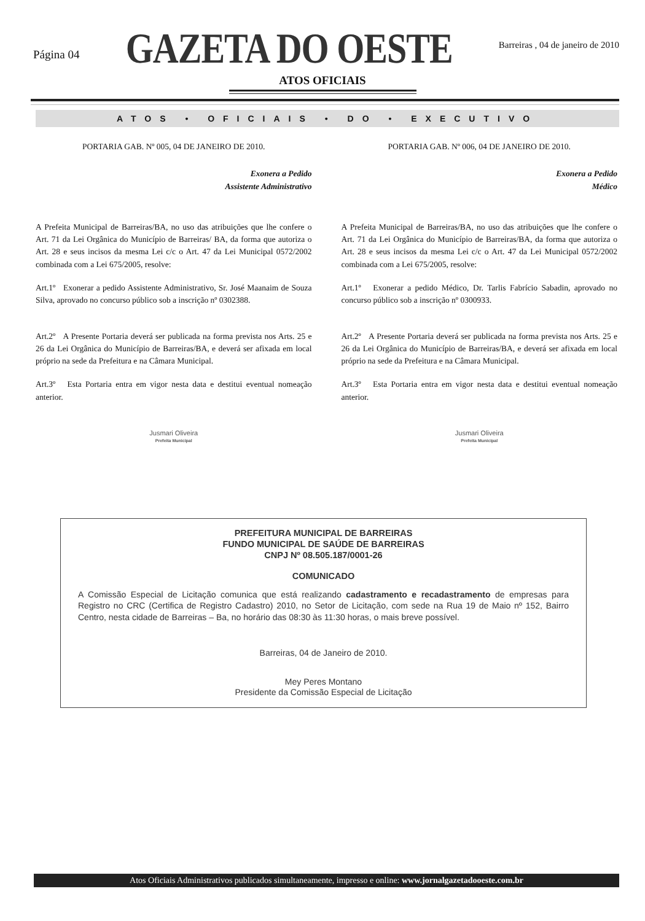Página 04
GAZETA DO OESTE
Barreiras , 04 de janeiro de 2010
ATOS OFICIAIS
ATOS • OFICIAIS • DO • EXECUTIVO
PORTARIA GAB. Nº 005, 04 DE JANEIRO DE 2010.
Exonera a Pedido
Assistente Administrativo
A Prefeita Municipal de Barreiras/BA, no uso das atribuições que lhe confere o Art. 71 da Lei Orgânica do Município de Barreiras/ BA, da forma que autoriza o Art. 28 e seus incisos da mesma Lei c/c o Art. 47 da Lei Municipal 0572/2002 combinada com a Lei 675/2005, resolve:
Art.1º Exonerar a pedido Assistente Administrativo, Sr. José Maanaim de Souza Silva, aprovado no concurso público sob a inscrição nº 0302388.
Art.2º A Presente Portaria deverá ser publicada na forma prevista nos Arts. 25 e 26 da Lei Orgânica do Município de Barreiras/BA, e deverá ser afixada em local próprio na sede da Prefeitura e na Câmara Municipal.
Art.3º Esta Portaria entra em vigor nesta data e destitui eventual nomeação anterior.
Jusmari Oliveira
Prefeita Municipal
PORTARIA GAB. Nº 006, 04 DE JANEIRO DE 2010.
Exonera a Pedido
Médico
A Prefeita Municipal de Barreiras/BA, no uso das atribuições que lhe confere o Art. 71 da Lei Orgânica do Município de Barreiras/BA, da forma que autoriza o Art. 28 e seus incisos da mesma Lei c/c o Art. 47 da Lei Municipal 0572/2002 combinada com a Lei 675/2005, resolve:
Art.1º Exonerar a pedido Médico, Dr. Tarlis Fabrício Sabadin, aprovado no concurso público sob a inscrição nº 0300933.
Art.2º A Presente Portaria deverá ser publicada na forma prevista nos Arts. 25 e 26 da Lei Orgânica do Município de Barreiras/BA, e deverá ser afixada em local próprio na sede da Prefeitura e na Câmara Municipal.
Art.3º Esta Portaria entra em vigor nesta data e destitui eventual nomeação anterior.
Jusmari Oliveira
Prefeita Municipal
PREFEITURA MUNICIPAL DE BARREIRAS
FUNDO MUNICIPAL DE SAÚDE DE BARREIRAS
CNPJ Nº 08.505.187/0001-26
COMUNICADO
A Comissão Especial de Licitação comunica que está realizando cadastramento e recadastramento de empresas para Registro no CRC (Certifica de Registro Cadastro) 2010, no Setor de Licitação, com sede na Rua 19 de Maio nº 152, Bairro Centro, nesta cidade de Barreiras – Ba, no horário das 08:30 às 11:30 horas, o mais breve possível.
Barreiras, 04 de Janeiro de 2010.
Mey Peres Montano
Presidente da Comissão Especial de Licitação
Atos Oficiais Administrativos publicados simultaneamente, impresso e online: www.jornalgazetadooeste.com.br